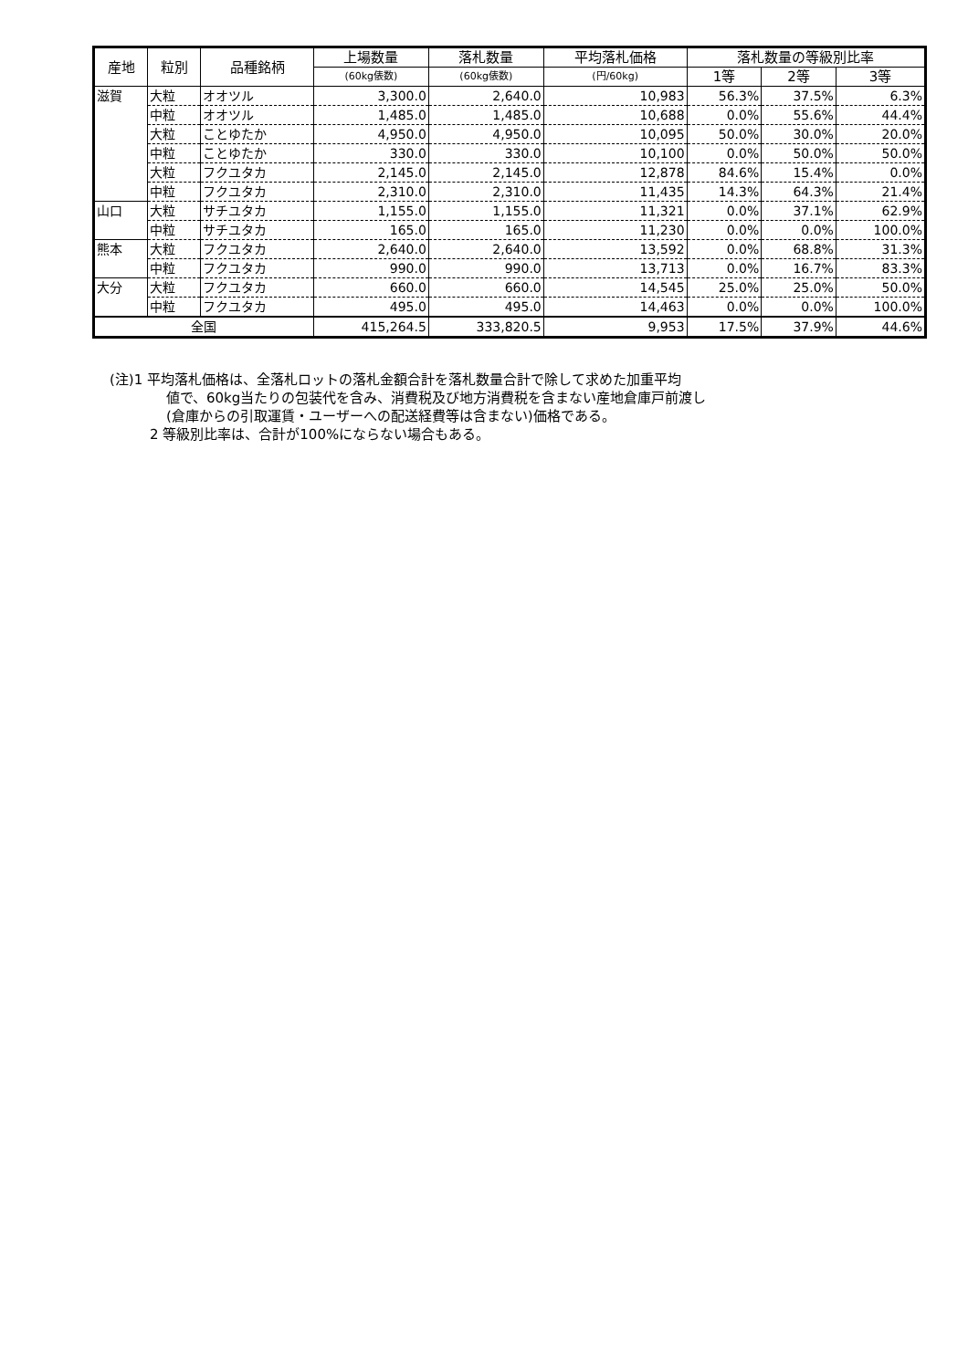| 産地 | 粒別 | 品種銘柄 | 上場数量 | 落札数量 | 平均落札価格 | 落札数量の等級別比率 | | |
| --- | --- | --- | --- | --- | --- | --- | --- | --- |
| | | | (60kg俵数) | (60kg俵数) | (円/60kg) | 1等 | 2等 | 3等 |
| 滋賀 | 大粒 | オオツル | 3,300.0 | 2,640.0 | 10,983 | 56.3% | 37.5% | 6.3% |
| | 中粒 | オオツル | 1,485.0 | 1,485.0 | 10,688 | 0.0% | 55.6% | 44.4% |
| | 大粒 | ことゆたか | 4,950.0 | 4,950.0 | 10,095 | 50.0% | 30.0% | 20.0% |
| | 中粒 | ことゆたか | 330.0 | 330.0 | 10,100 | 0.0% | 50.0% | 50.0% |
| | 大粒 | フクユタカ | 2,145.0 | 2,145.0 | 12,878 | 84.6% | 15.4% | 0.0% |
| | 中粒 | フクユタカ | 2,310.0 | 2,310.0 | 11,435 | 14.3% | 64.3% | 21.4% |
| 山口 | 大粒 | サチユタカ | 1,155.0 | 1,155.0 | 11,321 | 0.0% | 37.1% | 62.9% |
| | 中粒 | サチユタカ | 165.0 | 165.0 | 11,230 | 0.0% | 0.0% | 100.0% |
| 熊本 | 大粒 | フクユタカ | 2,640.0 | 2,640.0 | 13,592 | 0.0% | 68.8% | 31.3% |
| | 中粒 | フクユタカ | 990.0 | 990.0 | 13,713 | 0.0% | 16.7% | 83.3% |
| 大分 | 大粒 | フクユタカ | 660.0 | 660.0 | 14,545 | 25.0% | 25.0% | 50.0% |
| | 中粒 | フクユタカ | 495.0 | 495.0 | 14,463 | 0.0% | 0.0% | 100.0% |
| 全国 | | | 415,264.5 | 333,820.5 | 9,953 | 17.5% | 37.9% | 44.6% |
(注)1 平均落札価格は、全落札ロットの落札金額合計を落札数量合計で除して求めた加重平均
値で、60kg当たりの包装代を含み、消費税及び地方消費税を含まない産地倉庫戸前渡し
(倉庫からの引取運賃・ユーザーへの配送経費等は含まない)価格である。
2 等級別比率は、合計が100%にならない場合もある。